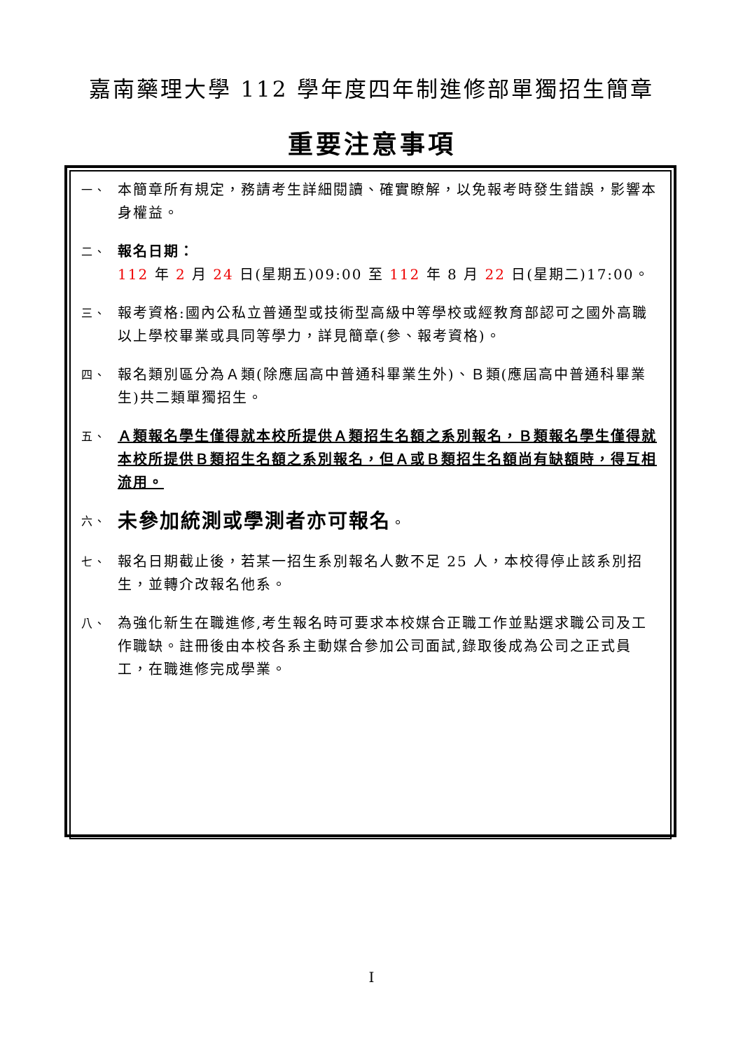嘉南藥理大學 112 學年度四年制進修部單獨招生簡章
重要注意事項
一、
本簡章所有規定，務請考生詳細閱讀、確實瞭解，以免報考時發生錯誤，影響本身權益。
二、
報名日期：
112 年 2 月 24 日(星期五)09:00 至 112 年 8 月 22 日(星期二)17:00。
三、
報考資格:國內公私立普通型或技術型高級中等學校或經教育部認可之國外高職以上學校畢業或具同等學力，詳見簡章(參、報考資格)。
四、
報名類別區分為Ａ類(除應屆高中普通科畢業生外)、Ｂ類(應屆高中普通科畢業生)共二類單獨招生。
五、
Ａ類報名學生僅得就本校所提供Ａ類招生名額之系別報名，Ｂ類報名學生僅得就本校所提供Ｂ類招生名額之系別報名，但Ａ或Ｂ類招生名額尚有缺額時，得互相流用。
六、
未參加統測或學測者亦可報名。
七、
報名日期截止後，若某一招生系別報名人數不足 25 人，本校得停止該系別招生，並轉介改報名他系。
八、
為強化新生在職進修,考生報名時可要求本校媒合正職工作並點選求職公司及工作職缺。註冊後由本校各系主動媒合參加公司面試,錄取後成為公司之正式員工，在職進修完成學業。
I